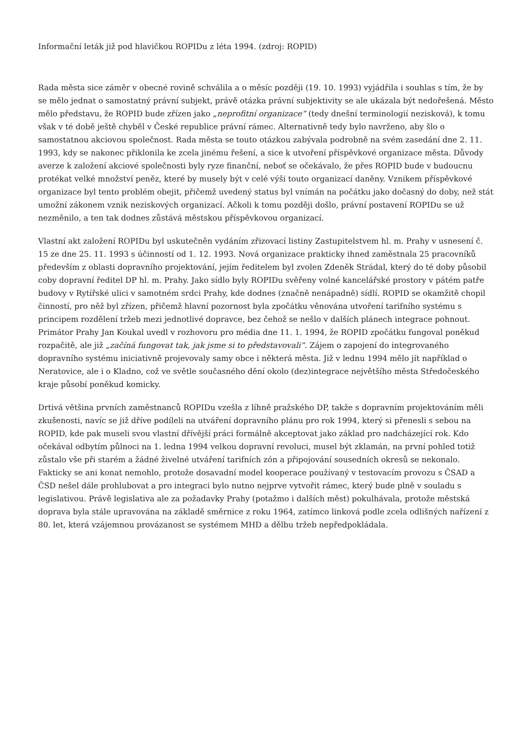Informační leták již pod hlavičkou ROPIDu z léta 1994. (zdroj: ROPID)
Rada města sice záměr v obecné rovině schválila a o měsíc později (19. 10. 1993) vyjádřila i souhlas s tím, že by se mělo jednat o samostatný právní subjekt, právě otázka právní subjektivity se ale ukázala být nedořešená. Město mělo představu, že ROPID bude zřízen jako „neprofitní organizace“ (tedy dnešní terminologií nezisková), k tomu však v té době ještě chyběl v České republice právní rámec. Alternativně tedy bylo navrženo, aby šlo o samostatnou akciovou společnost. Rada města se touto otázkou zabývala podrobně na svém zasedání dne 2. 11. 1993, kdy se nakonec přiklonila ke zcela jinému řešení, a sice k utvoření příspěvkové organizace města. Důvody averze k založení akciové společnosti byly ryze finanční, neboť se očekávalo, že přes ROPID bude v budoucnu protékat velké množství peněz, které by musely být v celé výši touto organizací daněny. Vznikem příspěvkové organizace byl tento problém obejit, přičemž uvedený status byl vnímán na počátku jako dočasný do doby, než stát umožní zákonem vznik neziskových organizací. Ačkoli k tomu později došlo, právní postavení ROPIDu se už nezměnilo, a ten tak dodnes zůstává městskou příspěvkovou organizací.
Vlastní akt založení ROPIDu byl uskutečněn vydáním zřizovací listiny Zastupitelstvem hl. m. Prahy v usnesení č. 15 ze dne 25. 11. 1993 s účinností od 1. 12. 1993. Nová organizace prakticky ihned zaměstnala 25 pracovníků především z oblasti dopravního projektování, jejím ředitelem byl zvolen Zdeněk Strádal, který do té doby působil coby dopravní ředitel DP hl. m. Prahy. Jako sídlo byly ROPIDu svěřeny volné kancelářské prostory v pátém patře budovy v Rytířské ulici v samotném srdci Prahy, kde dodnes (značně nenápadně) sídlí. ROPID se okamžitě chopil činností, pro něž byl zřízen, přičemž hlavní pozornost byla zpočátku věnována utvoření tarifního systému s principem rozdělení tržeb mezi jednotlivé dopravce, bez čehož se nešlo v dalších plánech integrace pohnout. Primátor Prahy Jan Koukal uvedl v rozhovoru pro média dne 11. 1. 1994, že ROPID zpočátku fungoval poněkud rozpačitě, ale již „začíná fungovat tak, jak jsme si to představovali“. Zájem o zapojení do integrovaného dopravního systému iniciativně projevovaly samy obce i některá města. Již v lednu 1994 mělo jít například o Neratovice, ale i o Kladno, což ve světle současného dění okolo (dez)integrace největšího města Středočeského kraje působí poněkud komicky.
Drtivá většina prvních zaměstnanců ROPIDu vzešla z líhně pražského DP, takže s dopravním projektováním měli zkušenosti, navíc se již dříve podíleli na utváření dopravního plánu pro rok 1994, který si přenesli s sebou na ROPID, kde pak museli svou vlastní dřívější práci formálně akceptovat jako základ pro nadcházející rok. Kdo očekával odbytím půlnoci na 1. ledna 1994 velkou dopravní revoluci, musel být zklamán, na první pohled totiž zůstalo vše při starém a žádné živelné utváření tarifních zón a připojování sousedních okresů se nekonalo. Fakticky se ani konat nemohlo, protože dosavadní model kooperace používaný v testovacím provozu s ČSAD a ČSD nešel dále prohlubovat a pro integraci bylo nutno nejprve vytvořit rámec, který bude plně v souladu s legislativou. Právě legislativa ale za požadavky Prahy (potažmo i dalších měst) pokulhávala, protože městská doprava byla stále upravována na základě směrnice z roku 1964, zatímco linková podle zcela odlišných nařízení z 80. let, která vzájemnou provázanost se systémem MHD a dělbu tržeb nepředpokládala.